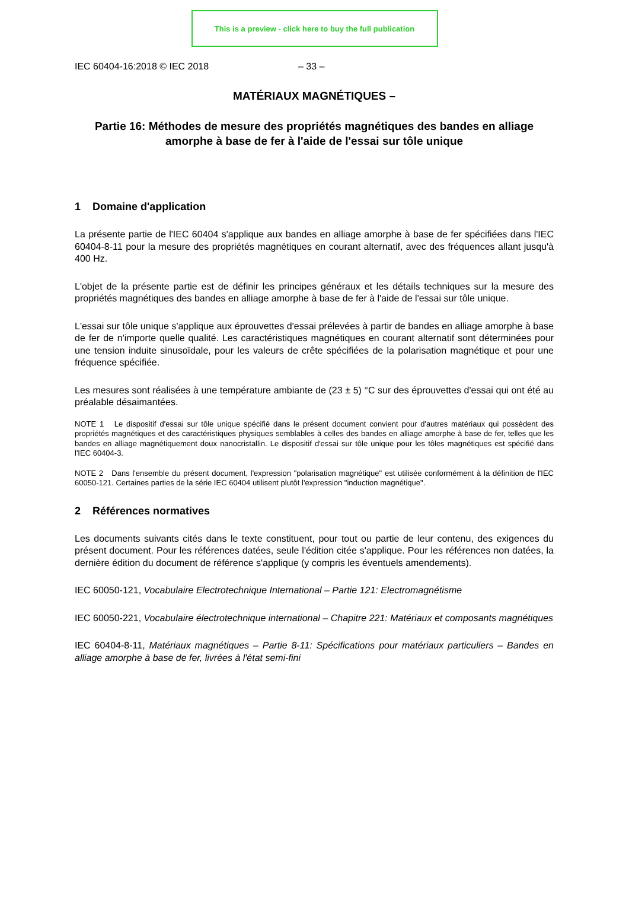This is a preview - click here to buy the full publication
IEC 60404-16:2018 © IEC 2018 – 33 –
MATÉRIAUX MAGNÉTIQUES –
Partie 16: Méthodes de mesure des propriétés magnétiques des bandes en alliage amorphe à base de fer à l'aide de l'essai sur tôle unique
1 Domaine d'application
La présente partie de l'IEC 60404 s'applique aux bandes en alliage amorphe à base de fer spécifiées dans l'IEC 60404-8-11 pour la mesure des propriétés magnétiques en courant alternatif, avec des fréquences allant jusqu'à 400 Hz.
L'objet de la présente partie est de définir les principes généraux et les détails techniques sur la mesure des propriétés magnétiques des bandes en alliage amorphe à base de fer à l'aide de l'essai sur tôle unique.
L'essai sur tôle unique s'applique aux éprouvettes d'essai prélevées à partir de bandes en alliage amorphe à base de fer de n'importe quelle qualité. Les caractéristiques magnétiques en courant alternatif sont déterminées pour une tension induite sinusoïdale, pour les valeurs de crête spécifiées de la polarisation magnétique et pour une fréquence spécifiée.
Les mesures sont réalisées à une température ambiante de (23 ± 5) °C sur des éprouvettes d'essai qui ont été au préalable désaimantées.
NOTE 1 Le dispositif d'essai sur tôle unique spécifié dans le présent document convient pour d'autres matériaux qui possèdent des propriétés magnétiques et des caractéristiques physiques semblables à celles des bandes en alliage amorphe à base de fer, telles que les bandes en alliage magnétiquement doux nanocristallin. Le dispositif d'essai sur tôle unique pour les tôles magnétiques est spécifié dans l'IEC 60404-3.
NOTE 2 Dans l'ensemble du présent document, l'expression "polarisation magnétique" est utilisée conformément à la définition de l'IEC 60050-121. Certaines parties de la série IEC 60404 utilisent plutôt l'expression "induction magnétique".
2 Références normatives
Les documents suivants cités dans le texte constituent, pour tout ou partie de leur contenu, des exigences du présent document. Pour les références datées, seule l'édition citée s'applique. Pour les références non datées, la dernière édition du document de référence s'applique (y compris les éventuels amendements).
IEC 60050-121, Vocabulaire Electrotechnique International – Partie 121: Electromagnétisme
IEC 60050-221, Vocabulaire électrotechnique international – Chapitre 221: Matériaux et composants magnétiques
IEC 60404-8-11, Matériaux magnétiques – Partie 8-11: Spécifications pour matériaux particuliers – Bandes en alliage amorphe à base de fer, livrées à l'état semi-fini